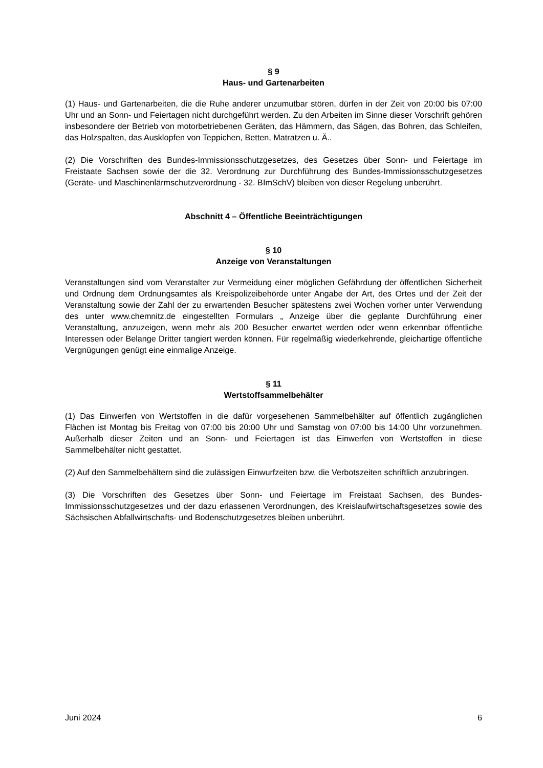§ 9
Haus- und Gartenarbeiten
(1) Haus- und Gartenarbeiten, die die Ruhe anderer unzumutbar stören, dürfen in der Zeit von 20:00 bis 07:00 Uhr und an Sonn- und Feiertagen nicht durchgeführt werden. Zu den Arbeiten im Sinne dieser Vorschrift gehören insbesondere der Betrieb von motorbetriebenen Geräten, das Hämmern, das Sägen, das Bohren, das Schleifen, das Holzspalten, das Ausklopfen von Teppichen, Betten, Matratzen u. Ä..
(2) Die Vorschriften des Bundes-Immissionsschutzgesetzes, des Gesetzes über Sonn- und Feiertage im Freistaate Sachsen sowie der die 32. Verordnung zur Durchführung des Bundes-Immissionsschutzgesetzes (Geräte- und Maschinenlärmschutzverordnung - 32. BImSchV) bleiben von dieser Regelung unberührt.
Abschnitt 4 – Öffentliche Beeinträchtigungen
§ 10
Anzeige von Veranstaltungen
Veranstaltungen sind vom Veranstalter zur Vermeidung einer möglichen Gefährdung der öffentlichen Sicherheit und Ordnung dem Ordnungsamtes als Kreispolizeibehörde unter Angabe der Art, des Ortes und der Zeit der Veranstaltung sowie der Zahl der zu erwartenden Besucher spätestens zwei Wochen vorher unter Verwendung des unter www.chemnitz.de eingestellten Formulars „ Anzeige über die geplante Durchführung einer Veranstaltung„ anzuzeigen, wenn mehr als 200 Besucher erwartet werden oder wenn erkennbar öffentliche Interessen oder Belange Dritter tangiert werden können. Für regelmäßig wiederkehrende, gleichartige öffentliche Vergnügungen genügt eine einmalige Anzeige.
§ 11
Wertstoffsammelbehälter
(1) Das Einwerfen von Wertstoffen in die dafür vorgesehenen Sammelbehälter auf öffentlich zugänglichen Flächen ist Montag bis Freitag von 07:00 bis 20:00 Uhr und Samstag von 07:00 bis 14:00 Uhr vorzunehmen. Außerhalb dieser Zeiten und an Sonn- und Feiertagen ist das Einwerfen von Wertstoffen in diese Sammelbehälter nicht gestattet.
(2) Auf den Sammelbehältern sind die zulässigen Einwurfzeiten bzw. die Verbotszeiten schriftlich anzubringen.
(3) Die Vorschriften des Gesetzes über Sonn- und Feiertage im Freistaat Sachsen, des Bundes-Immissionsschutzgesetzes und der dazu erlassenen Verordnungen, des Kreislaufwirtschaftsgesetzes sowie des Sächsischen Abfallwirtschafts- und Bodenschutzgesetzes bleiben unberührt.
Juni 2024 6